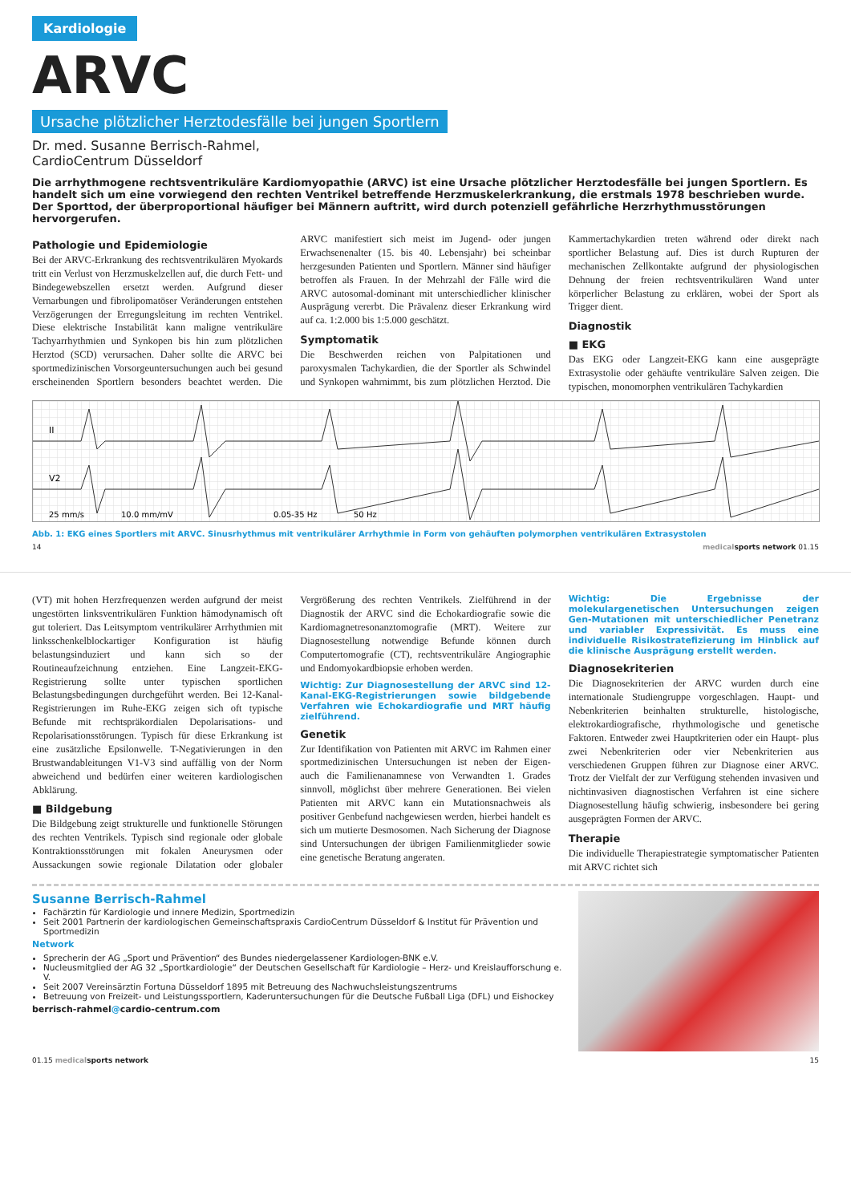Kardiologie
ARVC
Ursache plötzlicher Herztodesfälle bei jungen Sportlern
Dr. med. Susanne Berrisch-Rahmel,
CardioCentrum Düsseldorf
Die arrhythmogene rechtsventrikuläre Kardiomyopathie (ARVC) ist eine Ursache plötzlicher Herztodesfälle bei jungen Sportlern. Es handelt sich um eine vorwiegend den rechten Ventrikel betreffende Herzmuskelerkrankung, die erstmals 1978 beschrieben wurde. Der Sporttod, der überproportional häufiger bei Männern auftritt, wird durch potenziell gefährliche Herzrhythmusstörungen hervorgerufen.
Pathologie und Epidemiologie
Bei der ARVC-Erkrankung des rechtsventrikulären Myokards tritt ein Verlust von Herzmuskelzellen auf, die durch Fett- und Bindegewebszellen ersetzt werden. Aufgrund dieser Vernarbungen und fibrolipomatöser Veränderungen entstehen Verzögerungen der Erregungsleitung im rechten Ventrikel. Diese elektrische Instabilität kann maligne ventrikuläre Tachyarrhythmien und Synkopen bis hin zum plötzlichen Herztod (SCD) verursachen. Daher sollte die ARVC bei sportmedizinischen Vorsorgeuntersuchungen auch bei gesund erscheinenden Sportlern besonders beachtet werden. Die ARVC manifestiert sich meist im Jugend- oder jungen Erwachsenenalter (15. bis 40. Lebensjahr) bei scheinbar herzgesunden Patienten und Sportlern. Männer sind häufiger betroffen als Frauen. In der Mehrzahl der Fälle wird die ARVC autosomal-dominant mit unterschiedlicher klinischer Ausprägung vererbt. Die Prävalenz dieser Erkrankung wird auf ca. 1:2.000 bis 1:5.000 geschätzt.
Symptomatik
Die Beschwerden reichen von Palpitationen und paroxysmalen Tachykardien, die der Sportler als Schwindel und Synkopen wahrnimmt, bis zum plötzlichen Herztod. Die Kammertachykardien treten während oder direkt nach sportlicher Belastung auf. Dies ist durch Rupturen der mechanischen Zellkontakte aufgrund der physiologischen Dehnung der freien rechtsventrikulären Wand unter körperlicher Belastung zu erklären, wobei der Sport als Trigger dient.
Diagnostik
■ EKG
Das EKG oder Langzeit-EKG kann eine ausgeprägte Extrasystolie oder gehäufte ventrikuläre Salven zeigen. Die typischen, monomorphen ventrikulären Tachykardien
II
V2
25 mm/s
10.0 mm/mV
0.05-35 Hz
50 Hz
Abb. 1: EKG eines Sportlers mit ARVC. Sinusrhythmus mit ventrikulärer Arrhythmie in Form von gehäuften polymorphen ventrikulären Extrasystolen
14 medical sports network 01.15
(VT) mit hohen Herzfrequenzen werden aufgrund der meist ungestörten linksventrikulären Funktion hämodynamisch oft gut toleriert. Das Leitsymptom ventrikulärer Arrhythmien mit linksschenkelblockartiger Konfiguration ist häufig belastungsinduziert und kann sich so der Routineaufzeichnung entziehen. Eine Langzeit-EKG-Registrierung sollte unter typischen sportlichen Belastungsbedingungen durchgeführt werden. Bei 12-Kanal-Registrierungen im Ruhe-EKG zeigen sich oft typische Befunde mit rechtspräkordialen Depolarisations- und Repolarisationsstörungen. Typisch für diese Erkrankung ist eine zusätzliche Epsilonwelle. T-Negativierungen in den Brustwandableitungen V1-V3 sind auffällig von der Norm abweichend und bedürfen einer weiteren kardiologischen Abklärung.
■ Bildgebung
Die Bildgebung zeigt strukturelle und funktionelle Störungen des rechten Ventrikels. Typisch sind regionale oder globale Kontraktionsstörungen mit fokalen Aneurysmen oder Aussackungen sowie regionale Dilatation oder globaler Vergrößerung des rechten Ventrikels. Zielführend in der Diagnostik der ARVC sind die Echokardiografie sowie die Kardiomagnetresonanztomografie (MRT). Weitere zur Diagnosestellung notwendige Befunde können durch Computertomografie (CT), rechtsventrikuläre Angiographie und Endomyokardbiopsie erhoben werden.
Wichtig: Zur Diagnosestellung der ARVC sind 12-Kanal-EKG-Registrierungen sowie bildgebende Verfahren wie Echokardiografie und MRT häufig zielführend.
Genetik
Zur Identifikation von Patienten mit ARVC im Rahmen einer sportmedizinischen Untersuchungen ist neben der Eigen- auch die Familienanamnese von Verwandten 1. Grades sinnvoll, möglichst über mehrere Generationen. Bei vielen Patienten mit ARVC kann ein Mutationsnachweis als positiver Genbefund nachgewiesen werden, hierbei handelt es sich um mutierte Desmosomen. Nach Sicherung der Diagnose sind Untersuchungen der übrigen Familienmitglieder sowie eine genetische Beratung angeraten.
Wichtig: Die Ergebnisse der molekulargenetischen Untersuchungen zeigen Gen-Mutationen mit unterschiedlicher Penetranz und variabler Expressivität. Es muss eine individuelle Risikostratefizierung im Hinblick auf die klinische Ausprägung erstellt werden.
Diagnosekriterien
Die Diagnosekriterien der ARVC wurden durch eine internationale Studiengruppe vorgeschlagen. Haupt- und Nebenkriterien beinhalten strukturelle, histologische, elektrokardiografische, rhythmologische und genetische Faktoren. Entweder zwei Hauptkriterien oder ein Haupt- plus zwei Nebenkriterien oder vier Nebenkriterien aus verschiedenen Gruppen führen zur Diagnose einer ARVC. Trotz der Vielfalt der zur Verfügung stehenden invasiven und nichtinvasiven diagnostischen Verfahren ist eine sichere Diagnosestellung häufig schwierig, insbesondere bei gering ausgeprägten Formen der ARVC.
Therapie
Die individuelle Therapiestrategie symptomatischer Patienten mit ARVC richtet sich
Susanne Berrisch-Rahmel
Fachärztin für Kardiologie und innere Medizin, Sportmedizin
Seit 2001 Partnerin der kardiologischen Gemeinschaftspraxis CardioCentrum Düsseldorf & Institut für Prävention und Sportmedizin
Network
Sprecherin der AG „Sport und Prävention“ des Bundes niedergelassener Kardiologen-BNK e.V.
Nucleusmitglied der AG 32 „Sportkardiologie“ der Deutschen Gesellschaft für Kardiologie – Herz- und Kreislaufforschung e. V.
Seit 2007 Vereinsärztin Fortuna Düsseldorf 1895 mit Betreuung des Nachwuchsleistungszentrums
Betreuung von Freizeit- und Leistungssportlern, Kaderuntersuchungen für die Deutsche Fußball Liga (DFL) und Eishockey
berrisch-rahmel@cardio-centrum.com
01.15 medical sports network 15